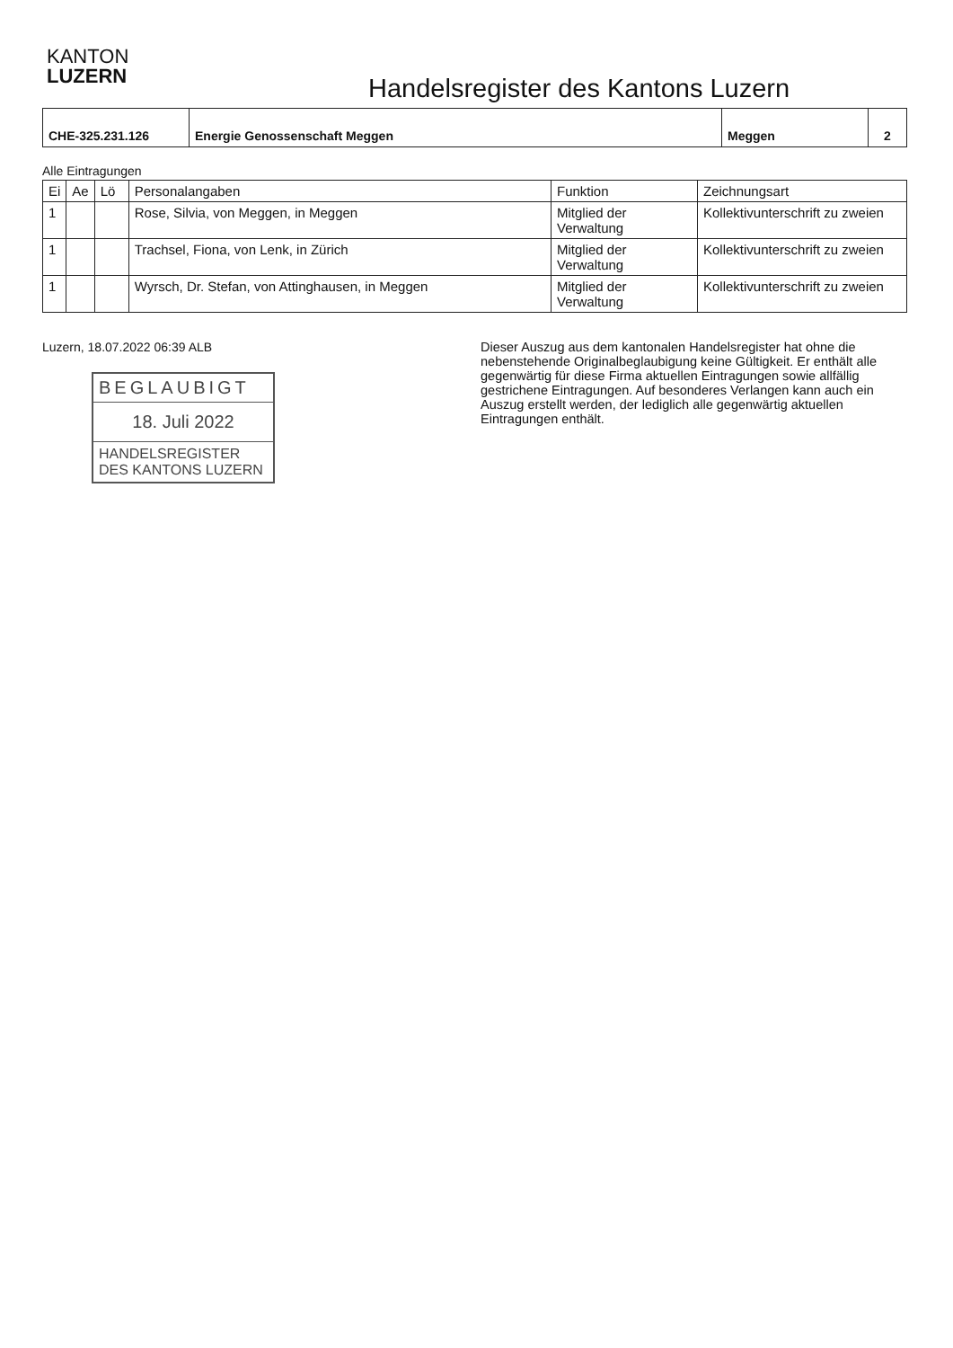KANTON
LUZERN
Handelsregister des Kantons Luzern
| CHE-325.231.126 | Energie Genossenschaft Meggen | Meggen | 2 |
Alle Eintragungen
| Ei | Ae | Lö | Personalangaben | Funktion | Zeichnungsart |
| --- | --- | --- | --- | --- | --- |
| 1 | | | Rose, Silvia, von Meggen, in Meggen | Mitglied der Verwaltung | Kollektivunterschrift zu zweien |
| 1 | | | Trachsel, Fiona, von Lenk, in Zürich | Mitglied der Verwaltung | Kollektivunterschrift zu zweien |
| 1 | | | Wyrsch, Dr. Stefan, von Attinghausen, in Meggen | Mitglied der Verwaltung | Kollektivunterschrift zu zweien |
Luzern, 18.07.2022 06:39 ALB
BEGLAUBIGT
18. Juli 2022
HANDELSREGISTER
DES KANTONS LUZERN
Dieser Auszug aus dem kantonalen Handelsregister hat ohne die nebenstehende Originalbeglaubigung keine Gültigkeit. Er enthält alle gegenwärtig für diese Firma aktuellen Eintragungen sowie allfällig gestrichene Eintragungen. Auf besonderes Verlangen kann auch ein Auszug erstellt werden, der lediglich alle gegenwärtig aktuellen Eintragungen enthält.